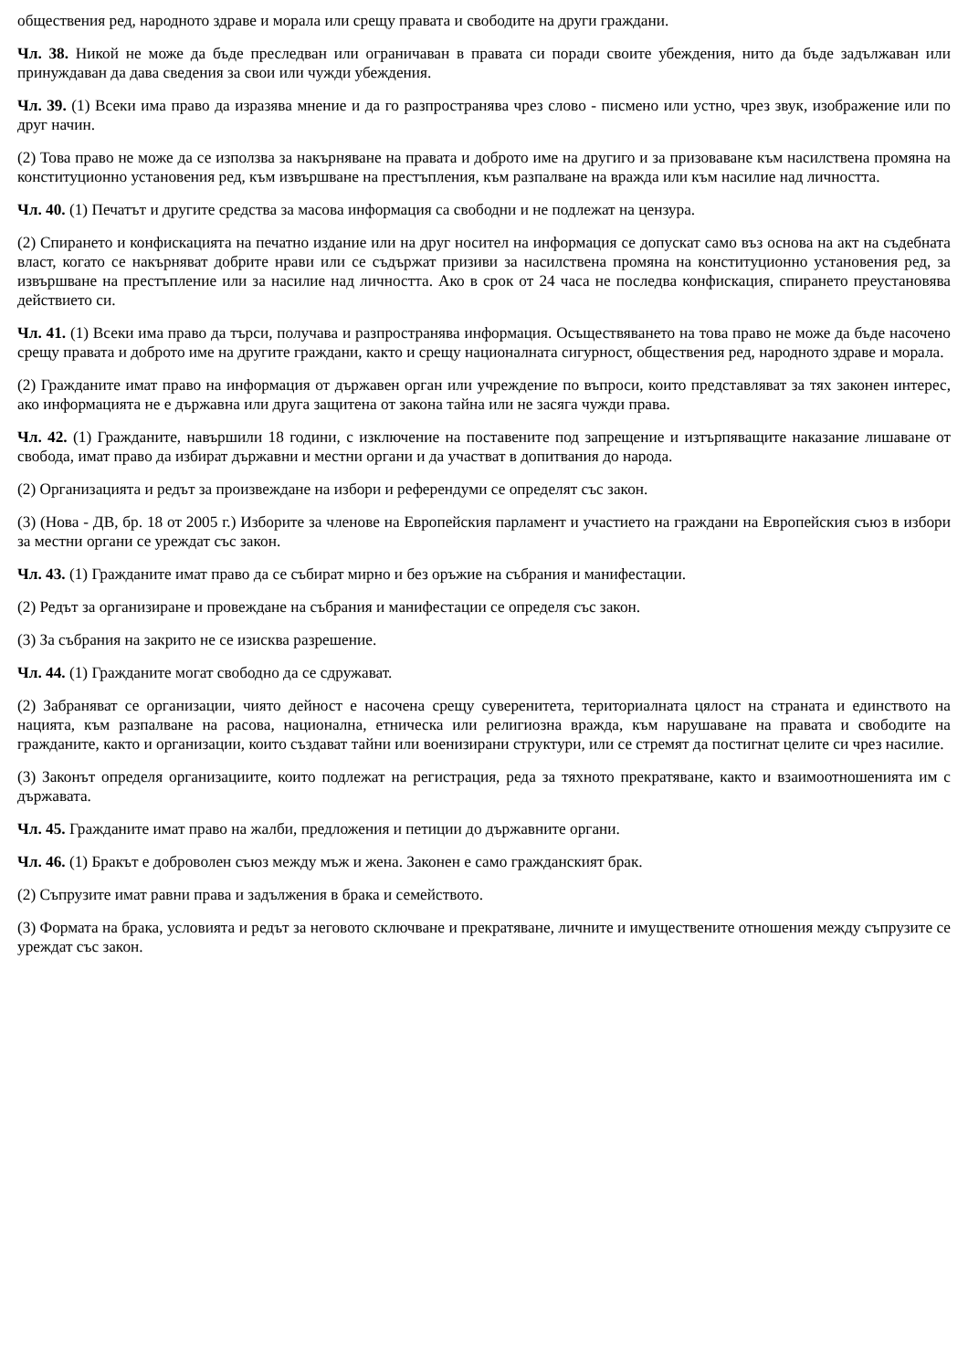обществения ред, народното здраве и морала или срещу правата и свободите на други граждани.
Чл. 38. Никой не може да бъде преследван или ограничаван в правата си поради своите убеждения, нито да бъде задължаван или принуждаван да дава сведения за свои или чужди убеждения.
Чл. 39. (1) Всеки има право да изразява мнение и да го разпространява чрез слово - писмено или устно, чрез звук, изображение или по друг начин.
(2) Това право не може да се използва за накърняване на правата и доброто име на другиго и за призоваване към насилствена промяна на конституционно установения ред, към извършване на престъпления, към разпалване на вражда или към насилие над личността.
Чл. 40. (1) Печатът и другите средства за масова информация са свободни и не подлежат на цензура.
(2) Спирането и конфискацията на печатно издание или на друг носител на информация се допускат само въз основа на акт на съдебната власт, когато се накърняват добрите нрави или се съдържат призиви за насилствена промяна на конституционно установения ред, за извършване на престъпление или за насилие над личността. Ако в срок от 24 часа не последва конфискация, спирането преустановява действието си.
Чл. 41. (1) Всеки има право да търси, получава и разпространява информация. Осъществяването на това право не може да бъде насочено срещу правата и доброто име на другите граждани, както и срещу националната сигурност, обществения ред, народното здраве и морала.
(2) Гражданите имат право на информация от държавен орган или учреждение по въпроси, които представляват за тях законен интерес, ако информацията не е държавна или друга защитена от закона тайна или не засяга чужди права.
Чл. 42. (1) Гражданите, навършили 18 години, с изключение на поставените под запрещение и изтърпяващите наказание лишаване от свобода, имат право да избират държавни и местни органи и да участват в допитвания до народа.
(2) Организацията и редът за произвеждане на избори и референдуми се определят със закон.
(3) (Нова - ДВ, бр. 18 от 2005 г.) Изборите за членове на Европейския парламент и участието на граждани на Европейския съюз в избори за местни органи се уреждат със закон.
Чл. 43. (1) Гражданите имат право да се събират мирно и без оръжие на събрания и манифестации.
(2) Редът за организиране и провеждане на събрания и манифестации се определя със закон.
(3) За събрания на закрито не се изисква разрешение.
Чл. 44. (1) Гражданите могат свободно да се сдружават.
(2) Забраняват се организации, чиято дейност е насочена срещу суверенитета, териториалната цялост на страната и единството на нацията, към разпалване на расова, национална, етническа или религиозна вражда, към нарушаване на правата и свободите на гражданите, както и организации, които създават тайни или военизирани структури, или се стремят да постигнат целите си чрез насилие.
(3) Законът определя организациите, които подлежат на регистрация, реда за тяхното прекратяване, както и взаимоотношенията им с държавата.
Чл. 45. Гражданите имат право на жалби, предложения и петиции до държавните органи.
Чл. 46. (1) Бракът е доброволен съюз между мъж и жена. Законен е само гражданският брак.
(2) Съпрузите имат равни права и задължения в брака и семейството.
(3) Формата на брака, условията и редът за неговото сключване и прекратяване, личните и имуществените отношения между съпрузите се уреждат със закон.